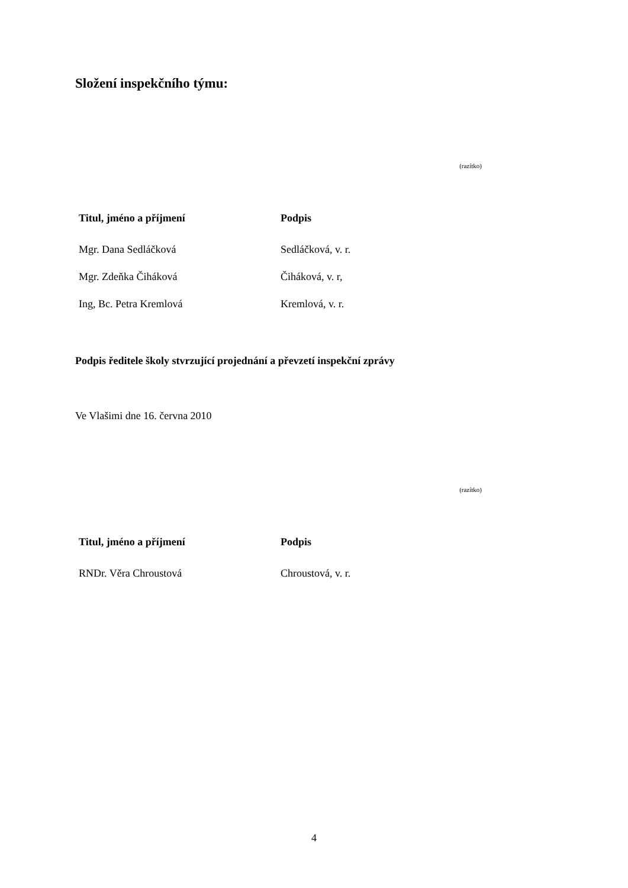Složení inspekčního týmu:
(razítko)
| Titul, jméno a příjmení | Podpis |
| --- | --- |
| Mgr. Dana Sedláčková | Sedláčková, v. r. |
| Mgr. Zdeňka Čiháková | Čiháková, v. r, |
| Ing, Bc. Petra Kremlová | Kremlová, v. r. |
Podpis ředitele školy stvrzující projednání a převzetí inspekční zprávy
Ve Vlašimi dne 16. června 2010
(razítko)
| Titul, jméno a příjmení | Podpis |
| --- | --- |
| RNDr. Věra Chroustová | Chroustová, v. r. |
4